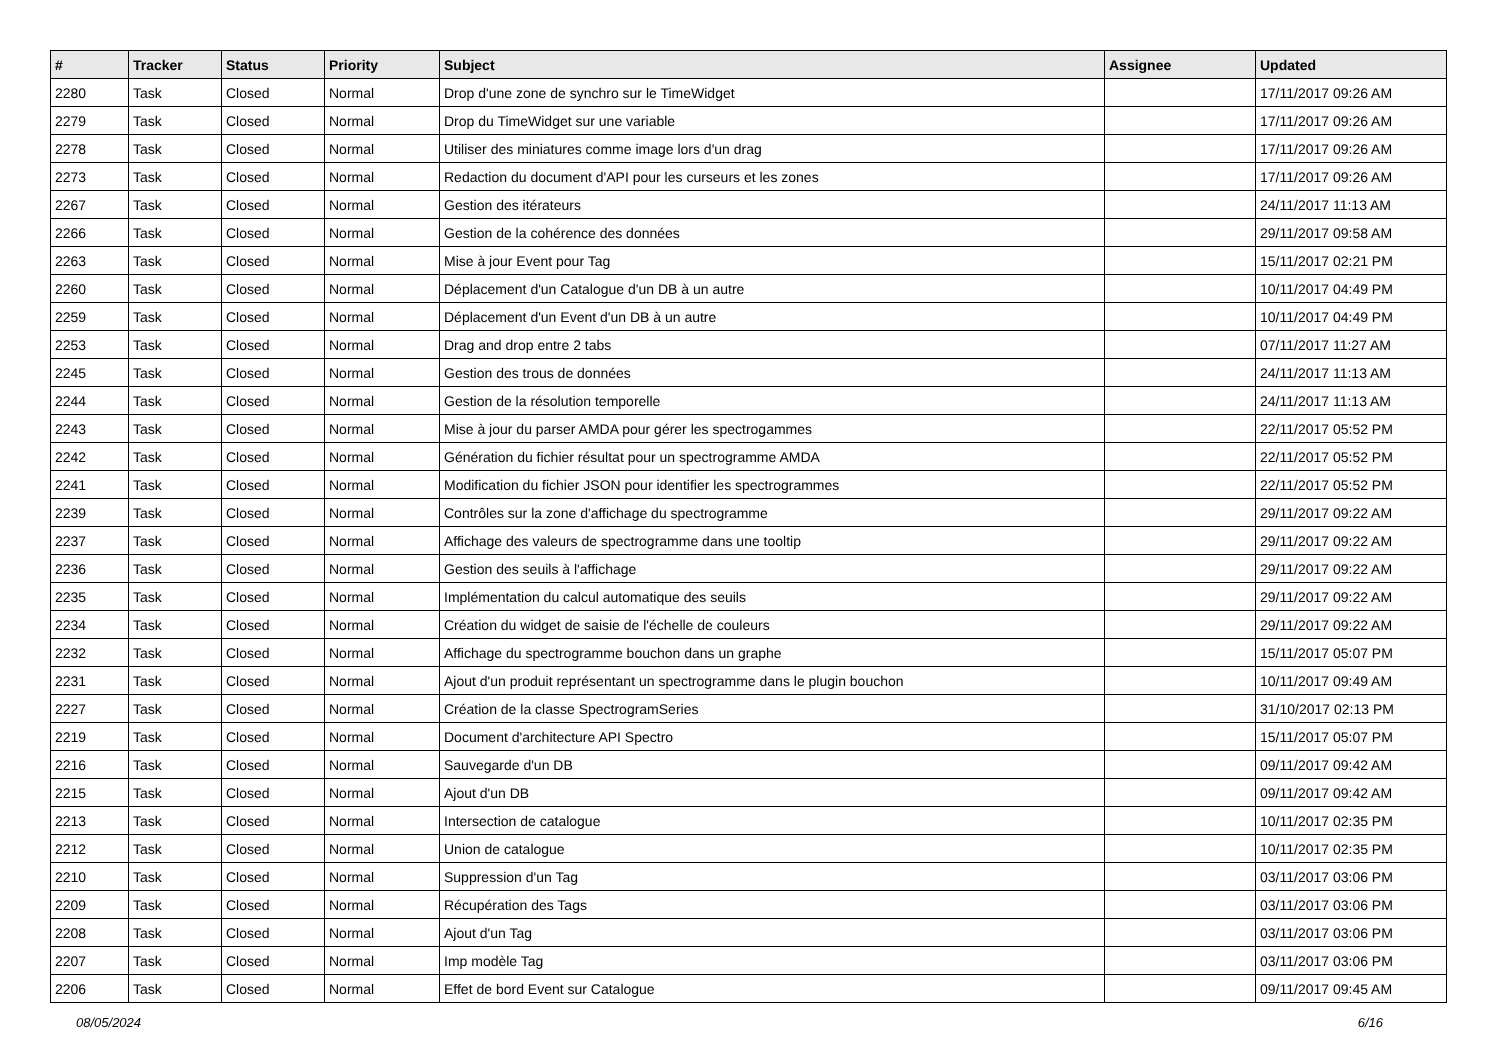| # | Tracker | Status | Priority | Subject | Assignee | Updated |
| --- | --- | --- | --- | --- | --- | --- |
| 2280 | Task | Closed | Normal | Drop d'une zone de synchro sur le TimeWidget | | 17/11/2017 09:26 AM |
| 2279 | Task | Closed | Normal | Drop du TimeWidget sur une variable | | 17/11/2017 09:26 AM |
| 2278 | Task | Closed | Normal | Utiliser des miniatures comme image lors d'un drag | | 17/11/2017 09:26 AM |
| 2273 | Task | Closed | Normal | Redaction du document d'API pour les curseurs et les zones | | 17/11/2017 09:26 AM |
| 2267 | Task | Closed | Normal | Gestion des itérateurs | | 24/11/2017 11:13 AM |
| 2266 | Task | Closed | Normal | Gestion de la cohérence des données | | 29/11/2017 09:58 AM |
| 2263 | Task | Closed | Normal | Mise à jour Event pour Tag | | 15/11/2017 02:21 PM |
| 2260 | Task | Closed | Normal | Déplacement d'un Catalogue d'un DB à un autre | | 10/11/2017 04:49 PM |
| 2259 | Task | Closed | Normal | Déplacement d'un Event d'un DB à un autre | | 10/11/2017 04:49 PM |
| 2253 | Task | Closed | Normal | Drag and drop entre 2 tabs | | 07/11/2017 11:27 AM |
| 2245 | Task | Closed | Normal | Gestion des trous de données | | 24/11/2017 11:13 AM |
| 2244 | Task | Closed | Normal | Gestion de la résolution temporelle | | 24/11/2017 11:13 AM |
| 2243 | Task | Closed | Normal | Mise à jour du parser AMDA pour gérer les spectrogammes | | 22/11/2017 05:52 PM |
| 2242 | Task | Closed | Normal | Génération du fichier résultat pour un spectrogramme AMDA | | 22/11/2017 05:52 PM |
| 2241 | Task | Closed | Normal | Modification du fichier JSON pour identifier les spectrogrammes | | 22/11/2017 05:52 PM |
| 2239 | Task | Closed | Normal | Contrôles sur la zone d'affichage du spectrogramme | | 29/11/2017 09:22 AM |
| 2237 | Task | Closed | Normal | Affichage des valeurs de spectrogramme dans une tooltip | | 29/11/2017 09:22 AM |
| 2236 | Task | Closed | Normal | Gestion des seuils à l'affichage | | 29/11/2017 09:22 AM |
| 2235 | Task | Closed | Normal | Implémentation du calcul automatique des seuils | | 29/11/2017 09:22 AM |
| 2234 | Task | Closed | Normal | Création du widget de saisie de l'échelle de couleurs | | 29/11/2017 09:22 AM |
| 2232 | Task | Closed | Normal | Affichage du spectrogramme bouchon dans un graphe | | 15/11/2017 05:07 PM |
| 2231 | Task | Closed | Normal | Ajout d'un produit représentant un spectrogramme dans le plugin bouchon | | 10/11/2017 09:49 AM |
| 2227 | Task | Closed | Normal | Création de la classe SpectrogramSeries | | 31/10/2017 02:13 PM |
| 2219 | Task | Closed | Normal | Document d'architecture API Spectro | | 15/11/2017 05:07 PM |
| 2216 | Task | Closed | Normal | Sauvegarde d'un DB | | 09/11/2017 09:42 AM |
| 2215 | Task | Closed | Normal | Ajout d'un DB | | 09/11/2017 09:42 AM |
| 2213 | Task | Closed | Normal | Intersection de catalogue | | 10/11/2017 02:35 PM |
| 2212 | Task | Closed | Normal | Union de catalogue | | 10/11/2017 02:35 PM |
| 2210 | Task | Closed | Normal | Suppression d'un Tag | | 03/11/2017 03:06 PM |
| 2209 | Task | Closed | Normal | Récupération des Tags | | 03/11/2017 03:06 PM |
| 2208 | Task | Closed | Normal | Ajout d'un Tag | | 03/11/2017 03:06 PM |
| 2207 | Task | Closed | Normal | Imp modèle Tag | | 03/11/2017 03:06 PM |
| 2206 | Task | Closed | Normal | Effet de bord Event sur Catalogue | | 09/11/2017 09:45 AM |
08/05/2024 6/16